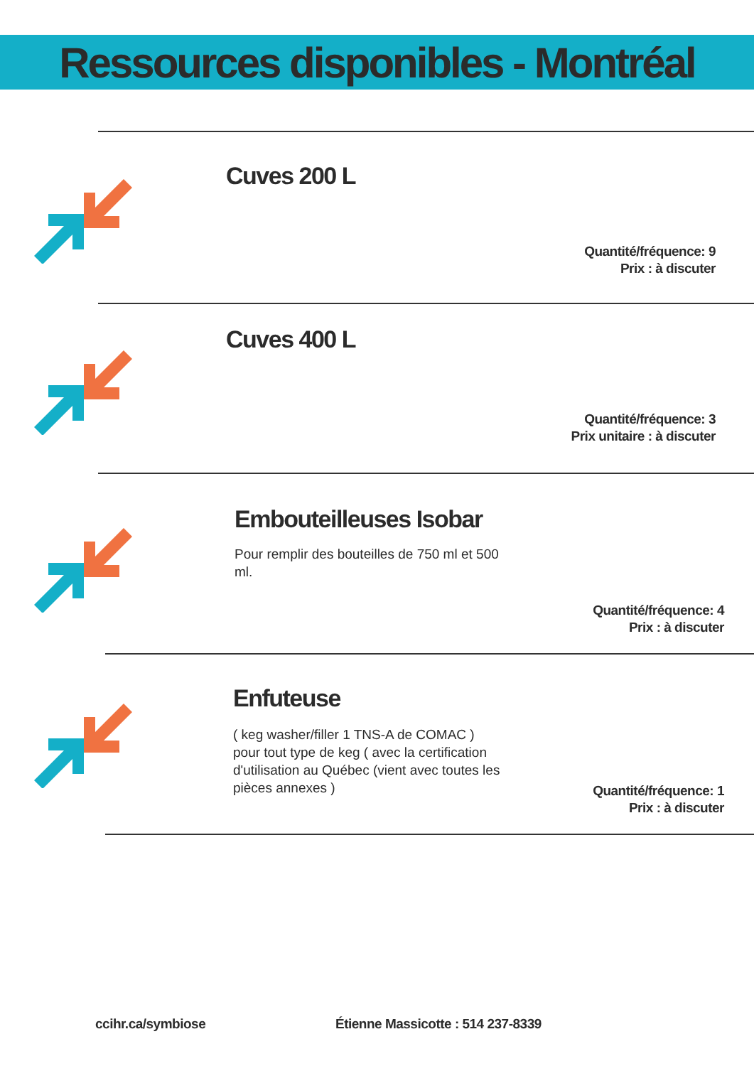Ressources disponibles - Montréal
Cuves 200 L
Quantité/fréquence: 9
Prix : à discuter
Cuves 400 L
Quantité/fréquence: 3
Prix unitaire : à discuter
Embouteilleuses Isobar
Pour remplir des bouteilles de 750 ml et 500 ml.
Quantité/fréquence: 4
Prix : à discuter
Enfuteuse
( keg washer/filler 1 TNS-A de COMAC ) pour tout type de keg ( avec la certification d'utilisation au Québec (vient avec toutes les pièces annexes )
Quantité/fréquence: 1
Prix : à discuter
ccihr.ca/symbiose
Étienne Massicotte : 514 237-8339